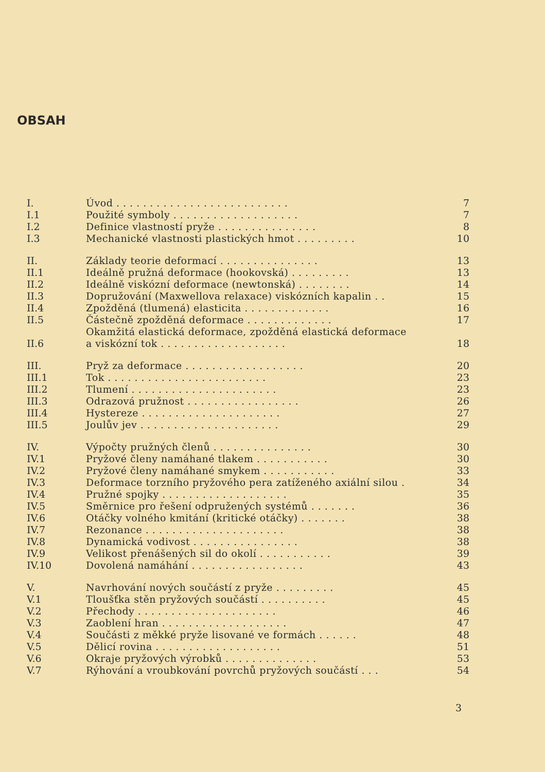OBSAH
| I. | Úvod . . . . . . . . . . . . . . . . . . . . . . . . . . | 7 |
| I.1 | Použité symboly . . . . . . . . . . . . . . . . . . . | 7 |
| I.2 | Definice vlastností pryže . . . . . . . . . . . . . . . | 8 |
| I.3 | Mechanické vlastnosti plastických hmot . . . . . . . . . | 10 |
| II. | Základy teorie deformací . . . . . . . . . . . . . . . | 13 |
| II.1 | Ideálně pružná deformace (hookovská) . . . . . . . . . | 13 |
| II.2 | Ideálně viskózní deformace (newtonská) . . . . . . . . | 14 |
| II.3 | Dopružování (Maxwellova relaxace) viskózních kapalin . . | 15 |
| II.4 | Zpožděná (tlumená) elasticita . . . . . . . . . . . . . | 16 |
| II.5 | Částečně zpožděná deformace . . . . . . . . . . . . . | 17 |
| II.6 | Okamžitá elastická deformace, zpožděná elastická deformace a viskózní tok . . . . . . . . . . . . . . . . . . . | 18 |
| III. | Pryž za deformace . . . . . . . . . . . . . . . . . . | 20 |
| III.1 | Tok . . . . . . . . . . . . . . . . . . . . . . . . | 23 |
| III.2 | Tlumení . . . . . . . . . . . . . . . . . . . . . . | 23 |
| III.3 | Odrazová pružnost . . . . . . . . . . . . . . . . . | 26 |
| III.4 | Hystereze . . . . . . . . . . . . . . . . . . . . . | 27 |
| III.5 | Joulův jev . . . . . . . . . . . . . . . . . . . . . | 29 |
| IV. | Výpočty pružných členů . . . . . . . . . . . . . . . | 30 |
| IV.1 | Pryžové členy namáhané tlakem . . . . . . . . . . . | 30 |
| IV.2 | Pryžové členy namáhané smykem . . . . . . . . . . . | 33 |
| IV.3 | Deformace torzního pryžového pera zatíženého axiální silou . | 34 |
| IV.4 | Pružné spojky . . . . . . . . . . . . . . . . . . . | 35 |
| IV.5 | Směrnice pro řešení odpružených systémů . . . . . . . | 36 |
| IV.6 | Otáčky volného kmitání (kritické otáčky) . . . . . . . | 38 |
| IV.7 | Rezonance . . . . . . . . . . . . . . . . . . . . . | 38 |
| IV.8 | Dynamická vodivost . . . . . . . . . . . . . . . . | 38 |
| IV.9 | Velikost přenášených sil do okolí . . . . . . . . . . . | 39 |
| IV.10 | Dovolená namáhání . . . . . . . . . . . . . . . . . | 43 |
| V. | Navrhování nových součástí z pryže . . . . . . . . . | 45 |
| V.1 | Tloušťka stěn pryžových součástí . . . . . . . . . . | 45 |
| V.2 | Přechody . . . . . . . . . . . . . . . . . . . . . | 46 |
| V.3 | Zaoblení hran . . . . . . . . . . . . . . . . . . . | 47 |
| V.4 | Součásti z měkké pryže lisované ve formách . . . . . . | 48 |
| V.5 | Dělicí rovina . . . . . . . . . . . . . . . . . . . | 51 |
| V.6 | Okraje pryžových výrobků . . . . . . . . . . . . . . | 53 |
| V.7 | Rýhování a vroubkování povrchů pryžových součástí . . . | 54 |
3